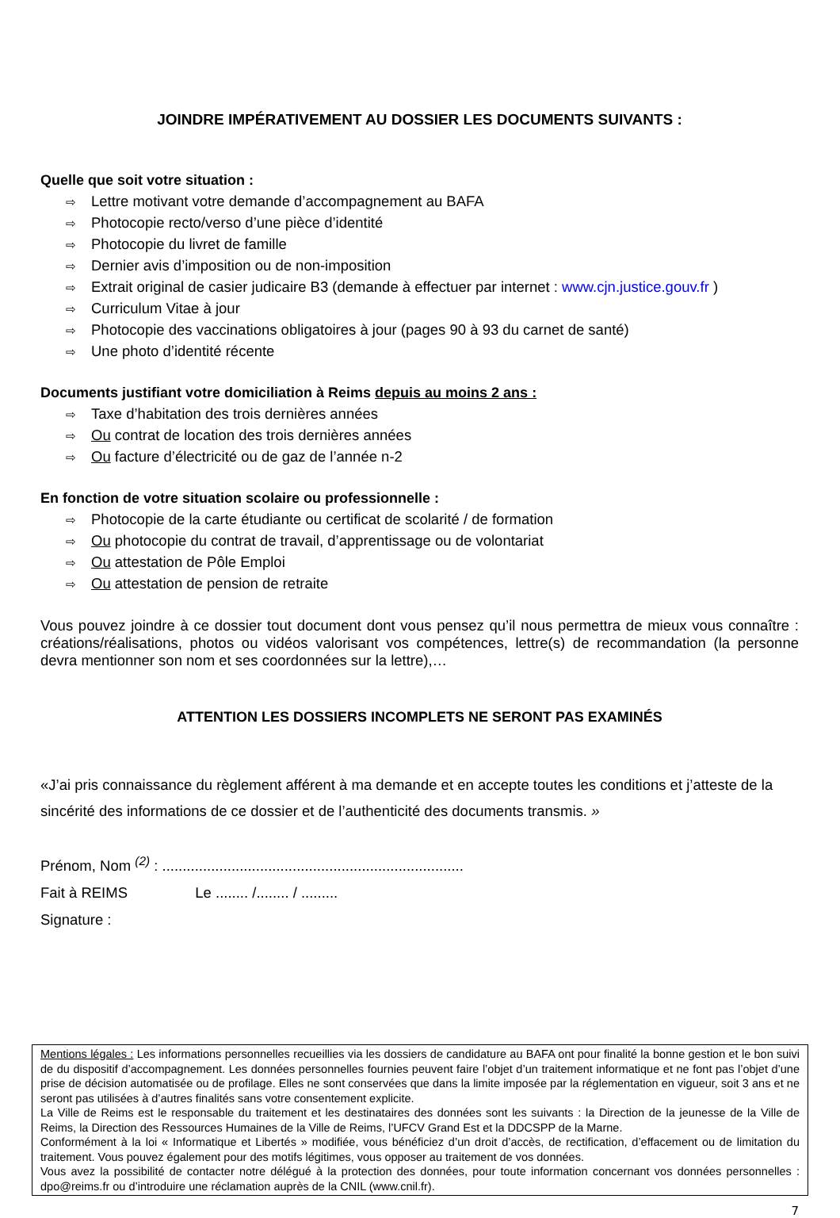JOINDRE IMPÉRATIVEMENT AU DOSSIER LES DOCUMENTS SUIVANTS :
Quelle que soit votre situation :
⇨ Lettre motivant votre demande d’accompagnement au BAFA
⇨ Photocopie recto/verso d’une pièce d’identité
⇨ Photocopie du livret de famille
⇨ Dernier avis d’imposition ou de non-imposition
⇨ Extrait original de casier judicaire B3 (demande à effectuer par internet : www.cjn.justice.gouv.fr )
⇨ Curriculum Vitae à jour
⇨ Photocopie des vaccinations obligatoires à jour (pages 90 à 93 du carnet de santé)
⇨ Une photo d’identité récente
Documents justifiant votre domiciliation à Reims depuis au moins 2 ans :
⇨ Taxe d’habitation des trois dernières années
⇨ Ou contrat de location des trois dernières années
⇨ Ou facture d’électricité ou de gaz de l’année n-2
En fonction de votre situation scolaire ou professionnelle :
⇨ Photocopie de la carte étudiante ou certificat de scolarité / de formation
⇨ Ou photocopie du contrat de travail, d’apprentissage ou de volontariat
⇨ Ou attestation de Pôle Emploi
⇨ Ou attestation de pension de retraite
Vous pouvez joindre à ce dossier tout document dont vous pensez qu’il nous permettra de mieux vous connaître : créations/réalisations, photos ou vidéos valorisant vos compétences, lettre(s) de recommandation (la personne devra mentionner son nom et ses coordonnées sur la lettre),…
ATTENTION LES DOSSIERS INCOMPLETS NE SERONT PAS EXAMINÉS
«J’ai pris connaissance du règlement afférent à ma demande et en accepte toutes les conditions et j’atteste de la sincérité des informations de ce dossier et de l’authenticité des documents transmis. »
Prénom, Nom <sup>(2)</sup> : ..........................................................................
Fait à REIMS Le ........ /........ / .........
Signature :
Mentions légales : Les informations personnelles recueillies via les dossiers de candidature au BAFA ont pour finalité la bonne gestion et le bon suivi de du dispositif d’accompagnement. Les données personnelles fournies peuvent faire l’objet d’un traitement informatique et ne font pas l’objet d’une prise de décision automatisée ou de profilage. Elles ne sont conservées que dans la limite imposée par la réglementation en vigueur, soit 3 ans et ne seront pas utilisées à d’autres finalités sans votre consentement explicite.
La Ville de Reims est le responsable du traitement et les destinataires des données sont les suivants : la Direction de la jeunesse de la Ville de Reims, la Direction des Ressources Humaines de la Ville de Reims, l’UFCV Grand Est et la DDCSPP de la Marne.
Conformément à la loi « Informatique et Libertés » modifiée, vous bénéficiez d’un droit d’accès, de rectification, d’effacement ou de limitation du traitement. Vous pouvez également pour des motifs légitimes, vous opposer au traitement de vos données.
Vous avez la possibilité de contacter notre délégué à la protection des données, pour toute information concernant vos données personnelles : dpo@reims.fr ou d’introduire une réclamation auprès de la CNIL (www.cnil.fr).
7